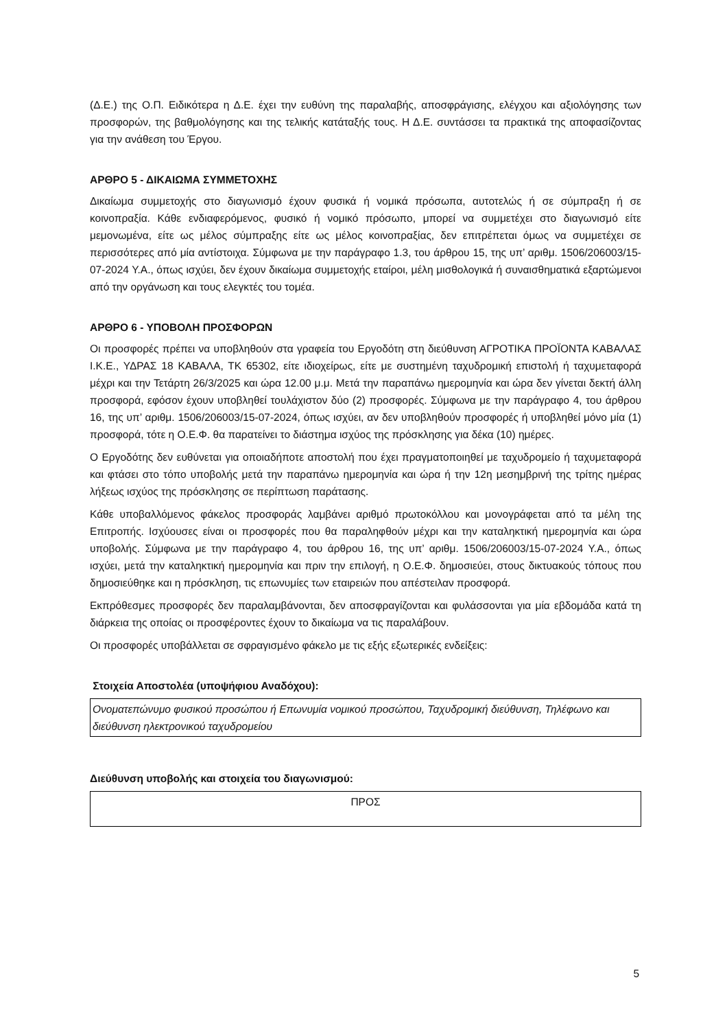(Δ.Ε.) της Ο.Π. Ειδικότερα η Δ.Ε. έχει την ευθύνη της παραλαβής, αποσφράγισης, ελέγχου και αξιολόγησης των προσφορών, της βαθμολόγησης και της τελικής κατάταξής τους. Η Δ.Ε. συντάσσει τα πρακτικά της αποφασίζοντας για την ανάθεση του Έργου.
ΑΡΘΡΟ 5 - ΔΙΚΑΙΩΜΑ ΣΥΜΜΕΤΟΧΗΣ
Δικαίωμα συμμετοχής στο διαγωνισμό έχουν φυσικά ή νομικά πρόσωπα, αυτοτελώς ή σε σύμπραξη ή σε κοινοπραξία. Κάθε ενδιαφερόμενος, φυσικό ή νομικό πρόσωπο, μπορεί να συμμετέχει στο διαγωνισμό είτε μεμονωμένα, είτε ως μέλος σύμπραξης είτε ως μέλος κοινοπραξίας, δεν επιτρέπεται όμως να συμμετέχει σε περισσότερες από μία αντίστοιχα. Σύμφωνα με την παράγραφο 1.3, του άρθρου 15, της υπ’ αριθμ. 1506/206003/15-07-2024 Υ.Α., όπως ισχύει, δεν έχουν δικαίωμα συμμετοχής εταίροι, μέλη μισθολογικά ή συναισθηματικά εξαρτώμενοι από την οργάνωση και τους ελεγκτές του τομέα.
ΑΡΘΡΟ 6 - ΥΠΟΒΟΛΗ ΠΡΟΣΦΟΡΩΝ
Οι προσφορές πρέπει να υποβληθούν στα γραφεία του Εργοδότη στη διεύθυνση ΑΓΡΟΤΙΚΑ ΠΡΟΪΟΝΤΑ ΚΑΒΑΛΑΣ Ι.Κ.Ε., ΥΔΡΑΣ 18 ΚΑΒΑΛΑ, ΤΚ 65302, είτε ιδιοχείρως, είτε με συστημένη ταχυδρομική επιστολή ή ταχυμεταφορά μέχρι και την Τετάρτη 26/3/2025 και ώρα 12.00 μ.μ. Μετά την παραπάνω ημερομηνία και ώρα δεν γίνεται δεκτή άλλη προσφορά, εφόσον έχουν υποβληθεί τουλάχιστον δύο (2) προσφορές. Σύμφωνα με την παράγραφο 4, του άρθρου 16, της υπ’ αριθμ. 1506/206003/15-07-2024, όπως ισχύει, αν δεν υποβληθούν προσφορές ή υποβληθεί μόνο μία (1) προσφορά, τότε η Ο.Ε.Φ. θα παρατείνει το διάστημα ισχύος της πρόσκλησης για δέκα (10) ημέρες.
Ο Εργοδότης δεν ευθύνεται για οποιαδήποτε αποστολή που έχει πραγματοποιηθεί με ταχυδρομείο ή ταχυμεταφορά και φτάσει στο τόπο υποβολής μετά την παραπάνω ημερομηνία και ώρα ή την 12η μεσημβρινή της τρίτης ημέρας λήξεως ισχύος της πρόσκλησης σε περίπτωση παράτασης.
Κάθε υποβαλλόμενος φάκελος προσφοράς λαμβάνει αριθμό πρωτοκόλλου και μονογράφεται από τα μέλη της Επιτροπής. Ισχύουσες είναι οι προσφορές που θα παραληφθούν μέχρι και την καταληκτική ημερομηνία και ώρα υποβολής. Σύμφωνα με την παράγραφο 4, του άρθρου 16, της υπ’ αριθμ. 1506/206003/15-07-2024 Υ.Α., όπως ισχύει, μετά την καταληκτική ημερομηνία και πριν την επιλογή, η Ο.Ε.Φ. δημοσιεύει, στους δικτυακούς τόπους που δημοσιεύθηκε και η πρόσκληση, τις επωνυμίες των εταιρειών που απέστειλαν προσφορά.
Εκπρόθεσμες προσφορές δεν παραλαμβάνονται, δεν αποσφραγίζονται και φυλάσσονται για μία εβδομάδα κατά τη διάρκεια της οποίας οι προσφέροντες έχουν το δικαίωμα να τις παραλάβουν.
Οι προσφορές υποβάλλεται σε σφραγισμένο φάκελο με τις εξής εξωτερικές ενδείξεις:
Στοιχεία Αποστολέα (υποψήφιου Αναδόχου):
| Ονοματεπώνυμο φυσικού προσώπου ή Επωνυμία νομικού προσώπου, Ταχυδρομική διεύθυνση, Τηλέφωνο και διεύθυνση ηλεκτρονικού ταχυδρομείου |
Διεύθυνση υποβολής και στοιχεία του διαγωνισμού:
| ΠΡΟΣ |
5